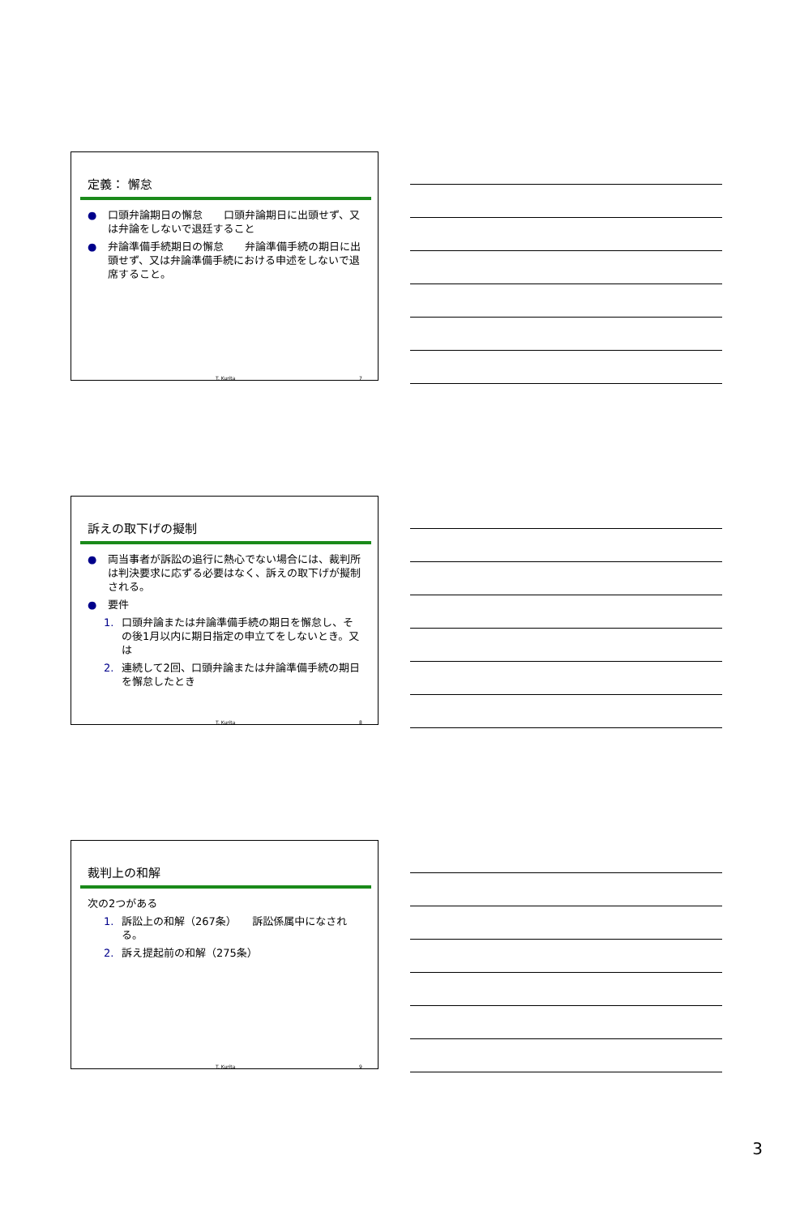定義： 懈怠
● 口頭弁論期日の懈怠　　口頭弁論期日に出頭せず、又は弁論をしないで退廷すること
● 弁論準備手続期日の懈怠　　弁論準備手続の期日に出頭せず、又は弁論準備手続における申述をしないで退席すること。
T. Kurita 7
訴えの取下げの擬制
● 両当事者が訴訟の追行に熱心でない場合には、裁判所は判決要求に応ずる必要はなく、訴えの取下げが擬制される。
● 要件
1. 口頭弁論または弁論準備手続の期日を懈怠し、その後1月以内に期日指定の申立てをしないとき。又は
2. 連続して2回、口頭弁論または弁論準備手続の期日を懈怠したとき
T. Kurita 8
裁判上の和解
次の2つがある
1. 訴訟上の和解（267条）　　訴訟係属中になされる。
2. 訴え提起前の和解（275条）
T. Kurita 9
3